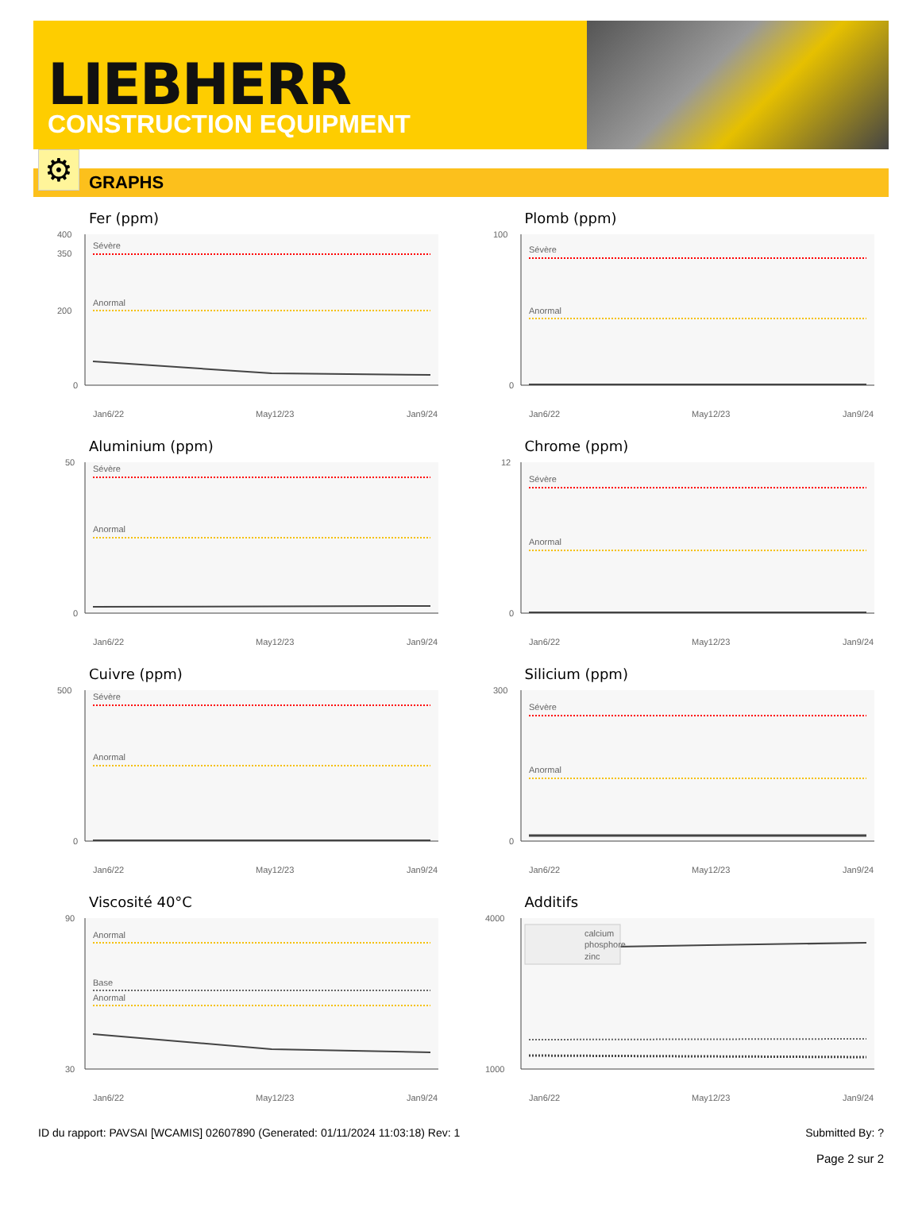LIEBHERR
CONSTRUCTION EQUIPMENT
⚙
GRAPHS
Fer (ppm)
Sévère
Anormal
400
350
200
0
Jan6/22
May12/23
Jan9/24
Plomb (ppm)
Sévère
Anormal
100
0
Jan6/22
May12/23
Jan9/24
Aluminium (ppm)
Sévère
Anormal
50
0
Jan6/22
May12/23
Jan9/24
Chrome (ppm)
Sévère
Anormal
12
0
Jan6/22
May12/23
Jan9/24
Cuivre (ppm)
Sévère
Anormal
500
0
Jan6/22
May12/23
Jan9/24
Silicium (ppm)
Sévère
Anormal
300
0
Jan6/22
May12/23
Jan9/24
Viscosité 40°C
Anormal
Base
Anormal
90
30
Jan6/22
May12/23
Jan9/24
Additifs
calcium
phosphore
zinc
4000
1000
Jan6/22
May12/23
Jan9/24
ID du rapport: PAVSAI [WCAMIS] 02607890 (Generated: 01/11/2024 11:03:18) Rev: 1 Submitted By: ?
Page 2 sur 2